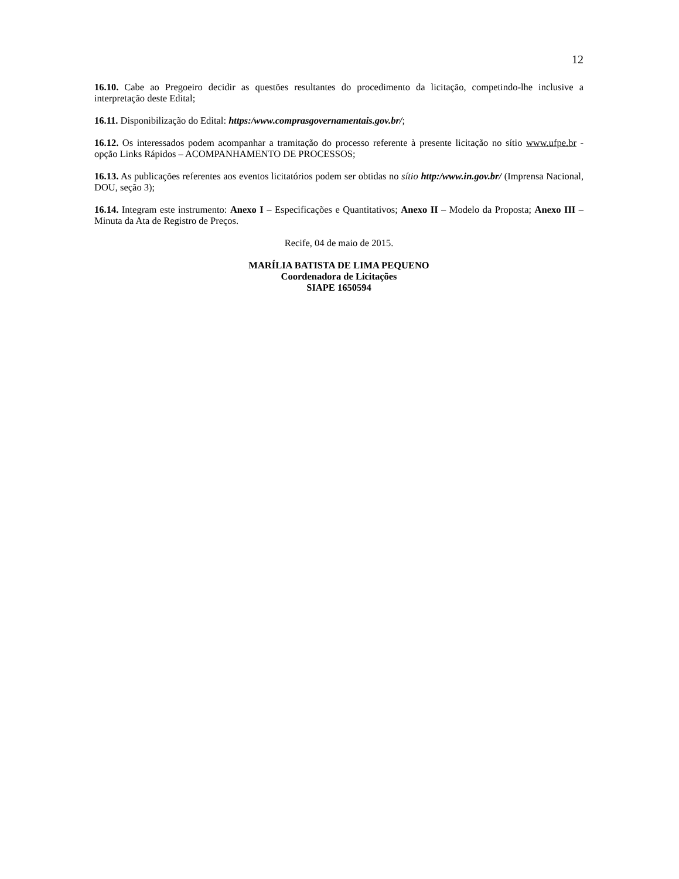12
16.10. Cabe ao Pregoeiro decidir as questões resultantes do procedimento da licitação, competindo-lhe inclusive a interpretação deste Edital;
16.11. Disponibilização do Edital: https:/www.comprasgovernamentais.gov.br/;
16.12. Os interessados podem acompanhar a tramitação do processo referente à presente licitação no sítio www.ufpe.br - opção Links Rápidos – ACOMPANHAMENTO DE PROCESSOS;
16.13. As publicações referentes aos eventos licitatórios podem ser obtidas no sítio http:/www.in.gov.br/ (Imprensa Nacional, DOU, seção 3);
16.14. Integram este instrumento: Anexo I – Especificações e Quantitativos; Anexo II – Modelo da Proposta; Anexo III – Minuta da Ata de Registro de Preços.
Recife, 04 de maio de 2015.
MARÍLIA BATISTA DE LIMA PEQUENO
Coordenadora de Licitações
SIAPE 1650594